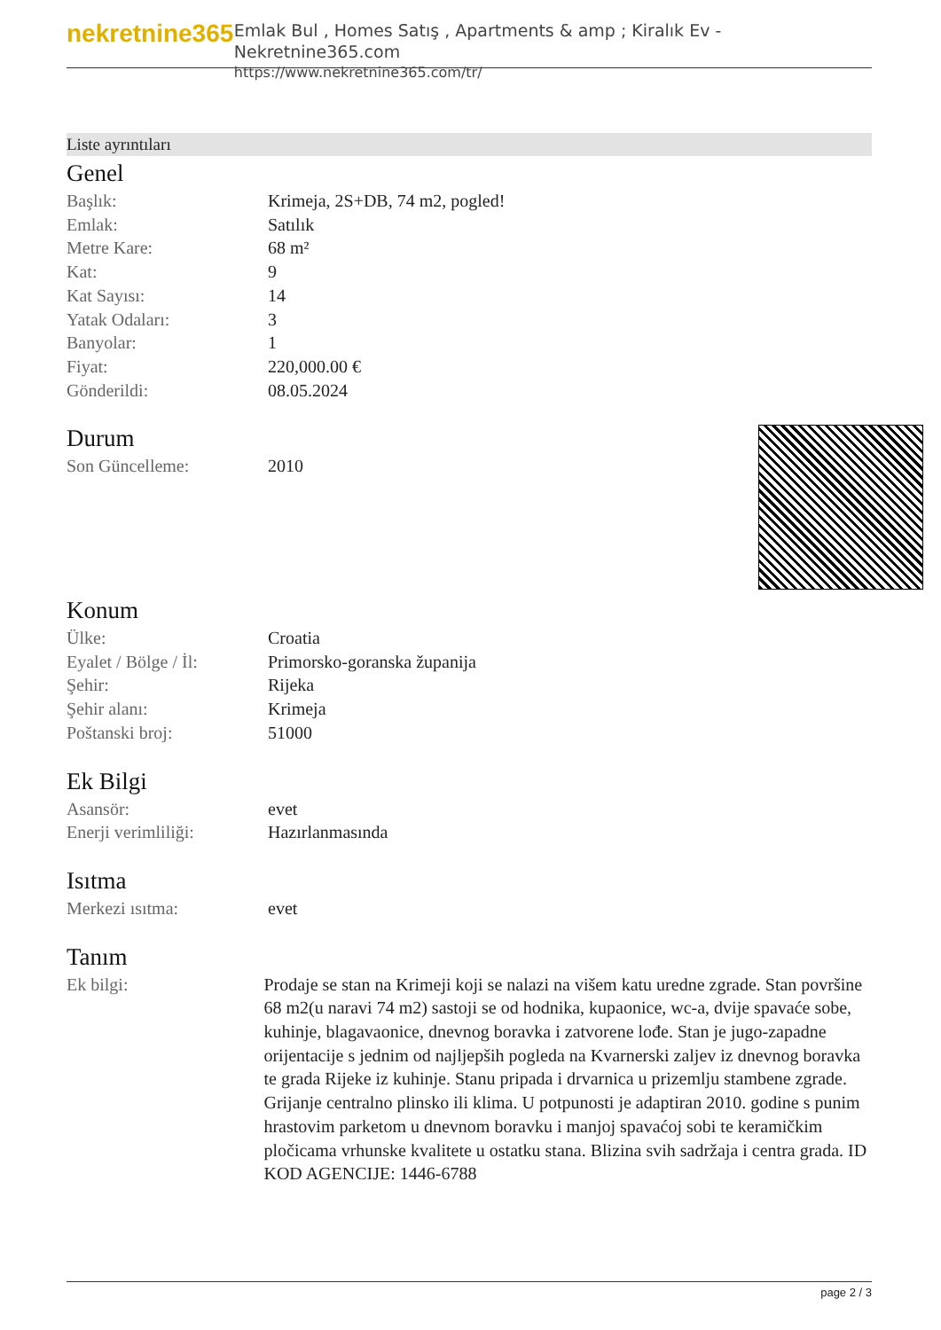nekretnine365
Emlak Bul , Homes Satış , Apartments & amp ; Kiralık Ev - Nekretnine365.com
https://www.nekretnine365.com/tr/
Liste ayrıntıları
Genel
| Başlık: | Krimeja, 2S+DB, 74 m2, pogled! |
| Emlak: | Satılık |
| Metre Kare: | 68 m² |
| Kat: | 9 |
| Kat Sayısı: | 14 |
| Yatak Odaları: | 3 |
| Banyolar: | 1 |
| Fiyat: | 220,000.00 € |
| Gönderildi: | 08.05.2024 |
Durum
| Son Güncelleme: | 2010 |
Konum
| Ülke: | Croatia |
| Eyalet / Bölge / İl: | Primorsko-goranska županija |
| Şehir: | Rijeka |
| Şehir alanı: | Krimeja |
| Poštanski broj: | 51000 |
Ek Bilgi
| Asansör: | evet |
| Enerji verimliliği: | Hazırlanmasında |
Isıtma
| Merkezi ısıtma: | evet |
Tanım
| Ek bilgi: | Prodaje se stan na Krimeji koji se nalazi na višem katu uredne zgrade. Stan površine 68 m2(u naravi 74 m2) sastoji se od hodnika, kupaonice, wc-a, dvije spavaće sobe, kuhinje, blagavaonice, dnevnog boravka i zatvorene lođe. Stan je jugo-zapadne orijentacije s jednim od najljepših pogleda na Kvarnerski zaljev iz dnevnog boravka te grada Rijeke iz kuhinje. Stanu pripada i drvarnica u prizemlju stambene zgrade. Grijanje centralno plinsko ili klima. U potpunosti je adaptiran 2010. godine s punim hrastovim parketom u dnevnom boravku i manjoj spavaćoj sobi te keramičkim pločicama vrhunske kvalitete u ostatku stana. Blizina svih sadržaja i centra grada. ID KOD AGENCIJE: 1446-6788 |
page 2 / 3